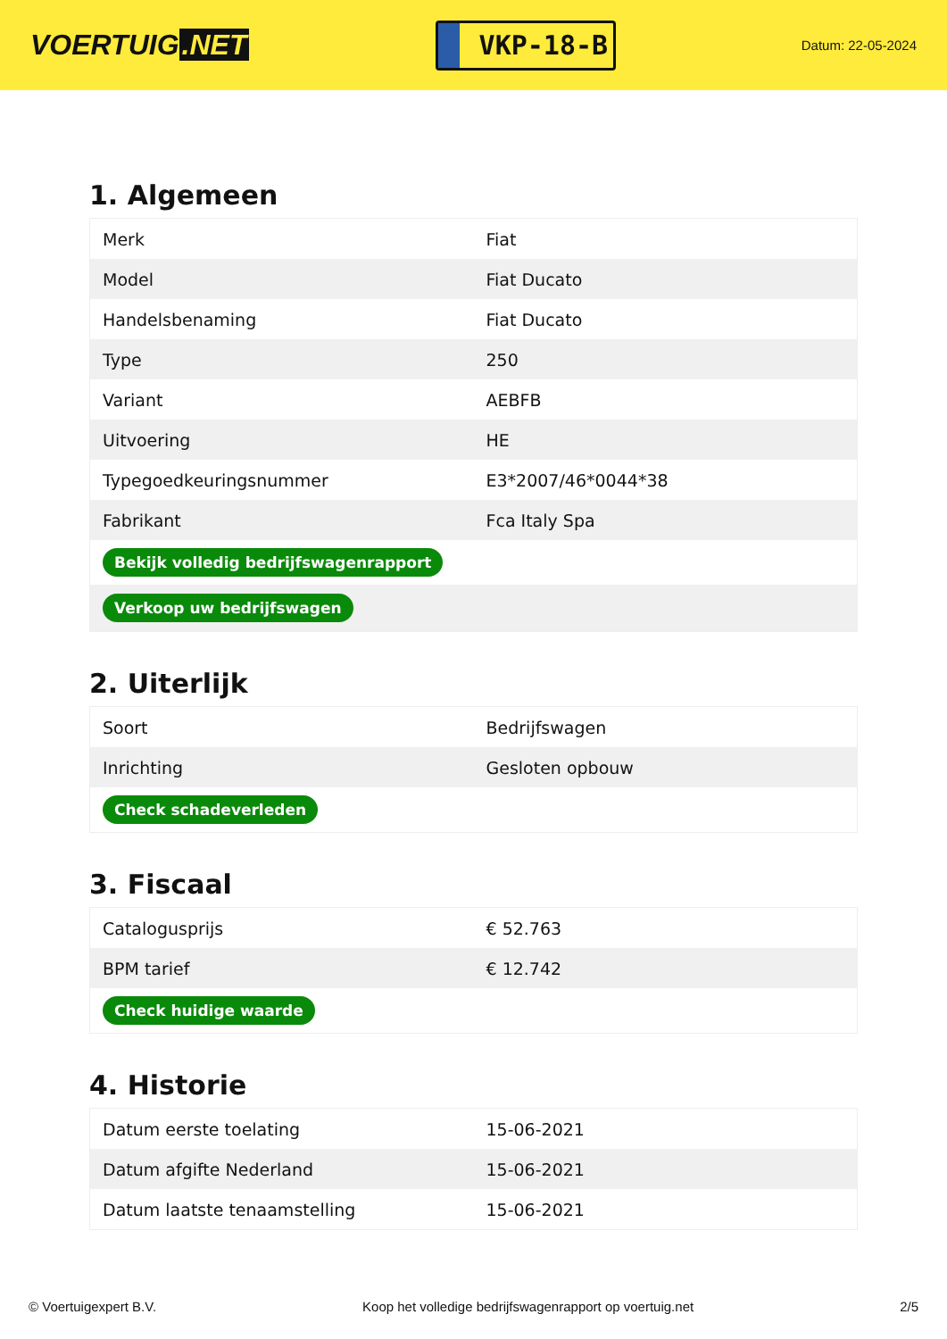VOERTUIG.NET
VKP-18-B
Datum: 22-05-2024
1. Algemeen
| Merk | Fiat |
| Model | Fiat Ducato |
| Handelsbenaming | Fiat Ducato |
| Type | 250 |
| Variant | AEBFB |
| Uitvoering | HE |
| Typegoedkeuringsnummer | E3*2007/46*0044*38 |
| Fabrikant | Fca Italy Spa |
| Bekijk volledig bedrijfswagenrapport | |
| Verkoop uw bedrijfswagen | |
2. Uiterlijk
| Soort | Bedrijfswagen |
| Inrichting | Gesloten opbouw |
| Check schadeverleden | |
3. Fiscaal
| Catalogusprijs | € 52.763 |
| BPM tarief | € 12.742 |
| Check huidige waarde | |
4. Historie
| Datum eerste toelating | 15-06-2021 |
| Datum afgifte Nederland | 15-06-2021 |
| Datum laatste tenaamstelling | 15-06-2021 |
© Voertuigexpert B.V. Koop het volledige bedrijfswagenrapport op voertuig.net 2/5